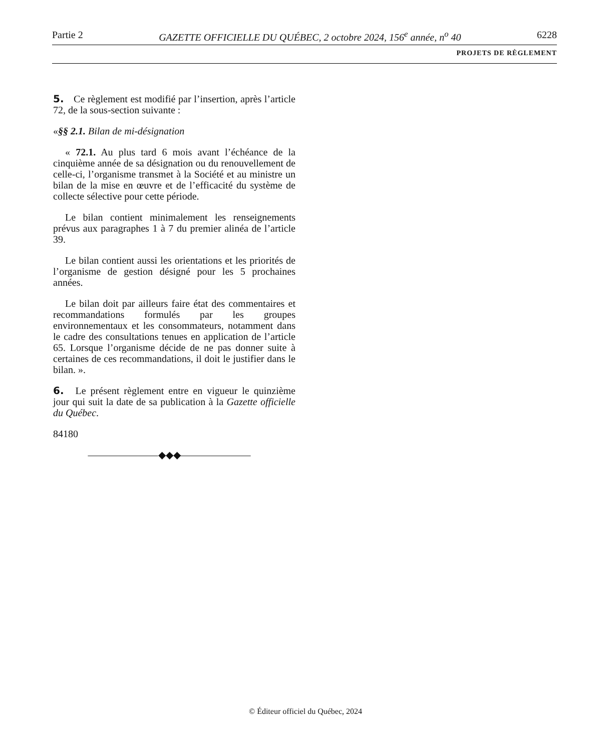Partie 2 GAZETTE OFFICIELLE DU QUÉBEC, 2 octobre 2024, 156<sup>e</sup> année, n<sup>o</sup> 40 6228
PROJETS DE RÈGLEMENT
5. Ce règlement est modifié par l’insertion, après l’article 72, de la sous-section suivante :
«§§ 2.1. Bilan de mi-désignation
« 72.1. Au plus tard 6 mois avant l’échéance de la cinquième année de sa désignation ou du renouvellement de celle-ci, l’organisme transmet à la Société et au ministre un bilan de la mise en œuvre et de l’efficacité du système de collecte sélective pour cette période.
Le bilan contient minimalement les renseignements prévus aux paragraphes 1 à 7 du premier alinéa de l’article 39.
Le bilan contient aussi les orientations et les priorités de l’organisme de gestion désigné pour les 5 prochaines années.
Le bilan doit par ailleurs faire état des commentaires et recommandations formulés par les groupes environnementaux et les consommateurs, notamment dans le cadre des consultations tenues en application de l’article 65. Lorsque l’organisme décide de ne pas donner suite à certaines de ces recommandations, il doit le justifier dans le bilan. ».
6. Le présent règlement entre en vigueur le quinzième jour qui suit la date de sa publication à la Gazette officielle du Québec.
84180
———————◆◆◆———————
© Éditeur officiel du Québec, 2024